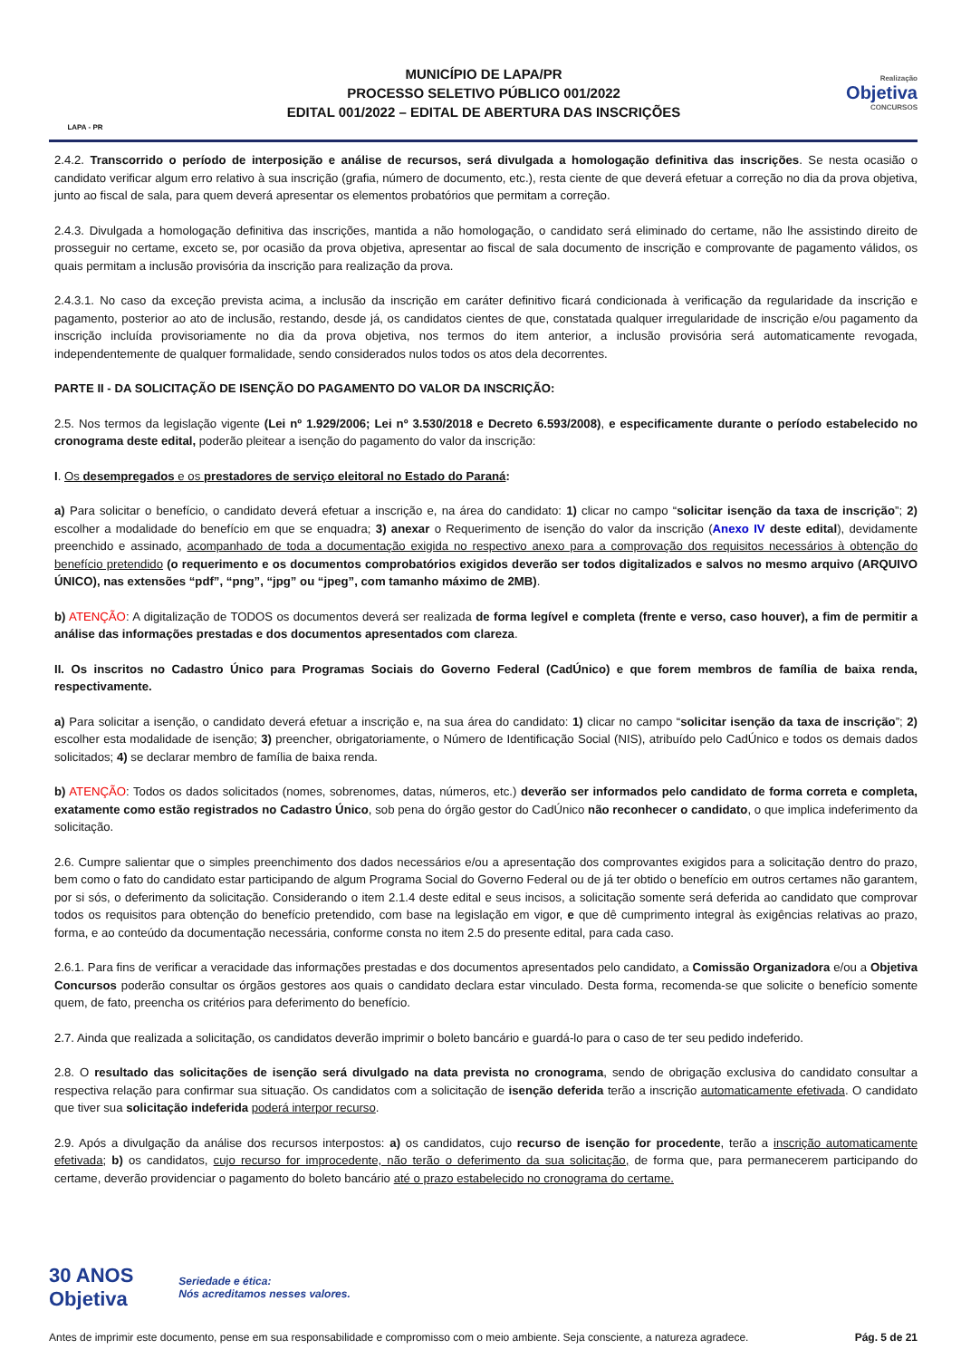LAPA - PR
MUNICÍPIO DE LAPA/PR
PROCESSO SELETIVO PÚBLICO 001/2022
EDITAL 001/2022 – EDITAL DE ABERTURA DAS INSCRIÇÕES
Realização
Objetiva
CONCURSOS
2.4.2. Transcorrido o período de interposição e análise de recursos, será divulgada a homologação definitiva das inscrições. Se nesta ocasião o candidato verificar algum erro relativo à sua inscrição (grafia, número de documento, etc.), resta ciente de que deverá efetuar a correção no dia da prova objetiva, junto ao fiscal de sala, para quem deverá apresentar os elementos probatórios que permitam a correção.
2.4.3. Divulgada a homologação definitiva das inscrições, mantida a não homologação, o candidato será eliminado do certame, não lhe assistindo direito de prosseguir no certame, exceto se, por ocasião da prova objetiva, apresentar ao fiscal de sala documento de inscrição e comprovante de pagamento válidos, os quais permitam a inclusão provisória da inscrição para realização da prova.
2.4.3.1. No caso da exceção prevista acima, a inclusão da inscrição em caráter definitivo ficará condicionada à verificação da regularidade da inscrição e pagamento, posterior ao ato de inclusão, restando, desde já, os candidatos cientes de que, constatada qualquer irregularidade de inscrição e/ou pagamento da inscrição incluída provisoriamente no dia da prova objetiva, nos termos do item anterior, a inclusão provisória será automaticamente revogada, independentemente de qualquer formalidade, sendo considerados nulos todos os atos dela decorrentes.
PARTE II - DA SOLICITAÇÃO DE ISENÇÃO DO PAGAMENTO DO VALOR DA INSCRIÇÃO:
2.5. Nos termos da legislação vigente (Lei nº 1.929/2006; Lei nº 3.530/2018 e Decreto 6.593/2008), e especificamente durante o período estabelecido no cronograma deste edital, poderão pleitear a isenção do pagamento do valor da inscrição:
I. Os desempregados e os prestadores de serviço eleitoral no Estado do Paraná:
a) Para solicitar o benefício, o candidato deverá efetuar a inscrição e, na área do candidato: 1) clicar no campo “solicitar isenção da taxa de inscrição”; 2) escolher a modalidade do benefício em que se enquadra; 3) anexar o Requerimento de isenção do valor da inscrição (Anexo IV deste edital), devidamente preenchido e assinado, acompanhado de toda a documentação exigida no respectivo anexo para a comprovação dos requisitos necessários à obtenção do benefício pretendido (o requerimento e os documentos comprobatórios exigidos deverão ser todos digitalizados e salvos no mesmo arquivo (ARQUIVO ÚNICO), nas extensões “pdf”, “png”, “jpg” ou “jpeg”, com tamanho máximo de 2MB).
b) ATENÇÃO: A digitalização de TODOS os documentos deverá ser realizada de forma legível e completa (frente e verso, caso houver), a fim de permitir a análise das informações prestadas e dos documentos apresentados com clareza.
II. Os inscritos no Cadastro Único para Programas Sociais do Governo Federal (CadÚnico) e que forem membros de família de baixa renda, respectivamente.
a) Para solicitar a isenção, o candidato deverá efetuar a inscrição e, na sua área do candidato: 1) clicar no campo “solicitar isenção da taxa de inscrição”; 2) escolher esta modalidade de isenção; 3) preencher, obrigatoriamente, o Número de Identificação Social (NIS), atribuído pelo CadÚnico e todos os demais dados solicitados; 4) se declarar membro de família de baixa renda.
b) ATENÇÃO: Todos os dados solicitados (nomes, sobrenomes, datas, números, etc.) deverão ser informados pelo candidato de forma correta e completa, exatamente como estão registrados no Cadastro Único, sob pena do órgão gestor do CadÚnico não reconhecer o candidato, o que implica indeferimento da solicitação.
2.6. Cumpre salientar que o simples preenchimento dos dados necessários e/ou a apresentação dos comprovantes exigidos para a solicitação dentro do prazo, bem como o fato do candidato estar participando de algum Programa Social do Governo Federal ou de já ter obtido o benefício em outros certames não garantem, por si sós, o deferimento da solicitação. Considerando o item 2.1.4 deste edital e seus incisos, a solicitação somente será deferida ao candidato que comprovar todos os requisitos para obtenção do benefício pretendido, com base na legislação em vigor, e que dê cumprimento integral às exigências relativas ao prazo, forma, e ao conteúdo da documentação necessária, conforme consta no item 2.5 do presente edital, para cada caso.
2.6.1. Para fins de verificar a veracidade das informações prestadas e dos documentos apresentados pelo candidato, a Comissão Organizadora e/ou a Objetiva Concursos poderão consultar os órgãos gestores aos quais o candidato declara estar vinculado. Desta forma, recomenda-se que solicite o benefício somente quem, de fato, preencha os critérios para deferimento do benefício.
2.7. Ainda que realizada a solicitação, os candidatos deverão imprimir o boleto bancário e guardá-lo para o caso de ter seu pedido indeferido.
2.8. O resultado das solicitações de isenção será divulgado na data prevista no cronograma, sendo de obrigação exclusiva do candidato consultar a respectiva relação para confirmar sua situação. Os candidatos com a solicitação de isenção deferida terão a inscrição automaticamente efetivada. O candidato que tiver sua solicitação indeferida poderá interpor recurso.
2.9. Após a divulgação da análise dos recursos interpostos: a) os candidatos, cujo recurso de isenção for procedente, terão a inscrição automaticamente efetivada; b) os candidatos, cujo recurso for improcedente, não terão o deferimento da sua solicitação, de forma que, para permanecerem participando do certame, deverão providenciar o pagamento do boleto bancário até o prazo estabelecido no cronograma do certame.
30 ANOS
Objetiva
Seriedade e ética:
Nós acreditamos nesses valores.
Antes de imprimir este documento, pense em sua responsabilidade e compromisso com o meio ambiente. Seja consciente, a natureza agradece. Pág. 5 de 21